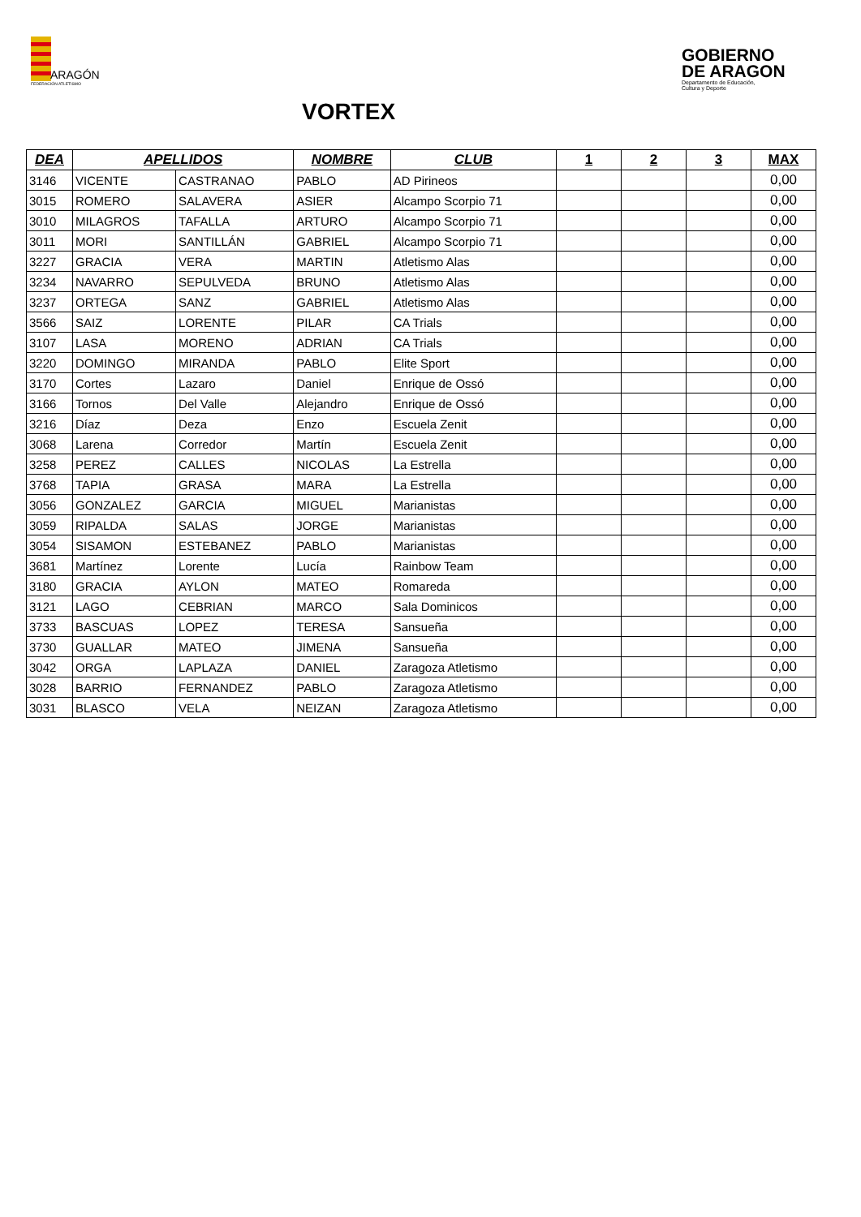ARAGÓN
FEDERACIÓN ATLETISMO
GOBIERNO
DE ARAGON
Departamento de Educación,
Cultura y Deporte
VORTEX
| DEA | APELLIDOS | | NOMBRE | CLUB | 1 | 2 | 3 | MAX |
| --- | --- | --- | --- | --- | --- | --- | --- | --- |
| 3146 | VICENTE | CASTRANAO | PABLO | AD Pirineos | | | | 0,00 |
| 3015 | ROMERO | SALAVERA | ASIER | Alcampo Scorpio 71 | | | | 0,00 |
| 3010 | MILAGROS | TAFALLA | ARTURO | Alcampo Scorpio 71 | | | | 0,00 |
| 3011 | MORI | SANTILLÁN | GABRIEL | Alcampo Scorpio 71 | | | | 0,00 |
| 3227 | GRACIA | VERA | MARTIN | Atletismo Alas | | | | 0,00 |
| 3234 | NAVARRO | SEPULVEDA | BRUNO | Atletismo Alas | | | | 0,00 |
| 3237 | ORTEGA | SANZ | GABRIEL | Atletismo Alas | | | | 0,00 |
| 3566 | SAIZ | LORENTE | PILAR | CA Trials | | | | 0,00 |
| 3107 | LASA | MORENO | ADRIAN | CA Trials | | | | 0,00 |
| 3220 | DOMINGO | MIRANDA | PABLO | Elite Sport | | | | 0,00 |
| 3170 | Cortes | Lazaro | Daniel | Enrique de Ossó | | | | 0,00 |
| 3166 | Tornos | Del Valle | Alejandro | Enrique de Ossó | | | | 0,00 |
| 3216 | Díaz | Deza | Enzo | Escuela Zenit | | | | 0,00 |
| 3068 | Larena | Corredor | Martín | Escuela Zenit | | | | 0,00 |
| 3258 | PEREZ | CALLES | NICOLAS | La Estrella | | | | 0,00 |
| 3768 | TAPIA | GRASA | MARA | La Estrella | | | | 0,00 |
| 3056 | GONZALEZ | GARCIA | MIGUEL | Marianistas | | | | 0,00 |
| 3059 | RIPALDA | SALAS | JORGE | Marianistas | | | | 0,00 |
| 3054 | SISAMON | ESTEBANEZ | PABLO | Marianistas | | | | 0,00 |
| 3681 | Martínez | Lorente | Lucía | Rainbow Team | | | | 0,00 |
| 3180 | GRACIA | AYLON | MATEO | Romareda | | | | 0,00 |
| 3121 | LAGO | CEBRIAN | MARCO | Sala Dominicos | | | | 0,00 |
| 3733 | BASCUAS | LOPEZ | TERESA | Sansueña | | | | 0,00 |
| 3730 | GUALLAR | MATEO | JIMENA | Sansueña | | | | 0,00 |
| 3042 | ORGA | LAPLAZA | DANIEL | Zaragoza Atletismo | | | | 0,00 |
| 3028 | BARRIO | FERNANDEZ | PABLO | Zaragoza Atletismo | | | | 0,00 |
| 3031 | BLASCO | VELA | NEIZAN | Zaragoza Atletismo | | | | 0,00 |